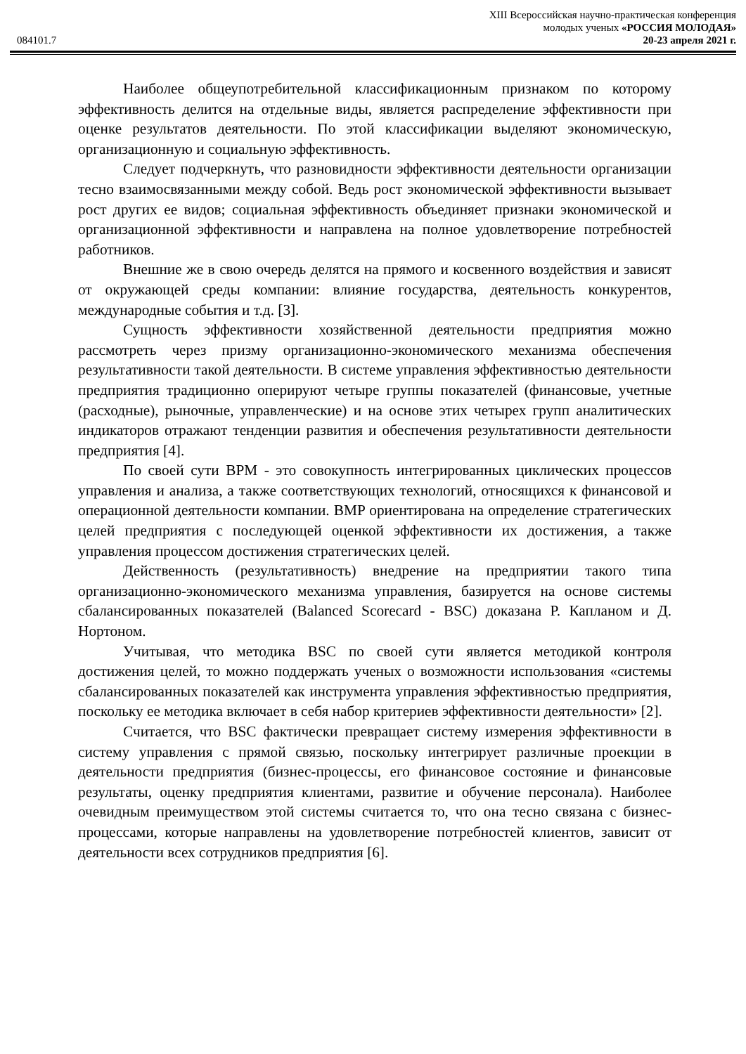XIII Всероссийская научно-практическая конференция
молодых ученых «РОССИЯ МОЛОДАЯ»
084101.7 20-23 апреля 2021 г.
Наиболее общеупотребительной классификационным признаком по которому эффективность делится на отдельные виды, является распределение эффективности при оценке результатов деятельности. По этой классификации выделяют экономическую, организационную и социальную эффективность.
Следует подчеркнуть, что разновидности эффективности деятельности организации тесно взаимосвязанными между собой. Ведь рост экономической эффективности вызывает рост других ее видов; социальная эффективность объединяет признаки экономической и организационной эффективности и направлена на полное удовлетворение потребностей работников.
Внешние же в свою очередь делятся на прямого и косвенного воздействия и зависят от окружающей среды компании: влияние государства, деятельность конкурентов, международные события и т.д. [3].
Сущность эффективности хозяйственной деятельности предприятия можно рассмотреть через призму организационно-экономического механизма обеспечения результативности такой деятельности. В системе управления эффективностью деятельности предприятия традиционно оперируют четыре группы показателей (финансовые, учетные (расходные), рыночные, управленческие) и на основе этих четырех групп аналитических индикаторов отражают тенденции развития и обеспечения результативности деятельности предприятия [4].
По своей сути BPM - это совокупность интегрированных циклических процессов управления и анализа, а также соответствующих технологий, относящихся к финансовой и операционной деятельности компании. BMP ориентирована на определение стратегических целей предприятия с последующей оценкой эффективности их достижения, а также управления процессом достижения стратегических целей.
Действенность (результативность) внедрение на предприятии такого типа организационно-экономического механизма управления, базируется на основе системы сбалансированных показателей (Balanced Scorecard - BSC) доказана Р. Капланом и Д. Нортоном.
Учитывая, что методика BSC по своей сути является методикой контроля достижения целей, то можно поддержать ученых о возможности использования «системы сбалансированных показателей как инструмента управления эффективностью предприятия, поскольку ее методика включает в себя набор критериев эффективности деятельности» [2].
Считается, что BSC фактически превращает систему измерения эффективности в систему управления с прямой связью, поскольку интегрирует различные проекции в деятельности предприятия (бизнес-процессы, его финансовое состояние и финансовые результаты, оценку предприятия клиентами, развитие и обучение персонала). Наиболее очевидным преимуществом этой системы считается то, что она тесно связана с бизнес-процессами, которые направлены на удовлетворение потребностей клиентов, зависит от деятельности всех сотрудников предприятия [6].